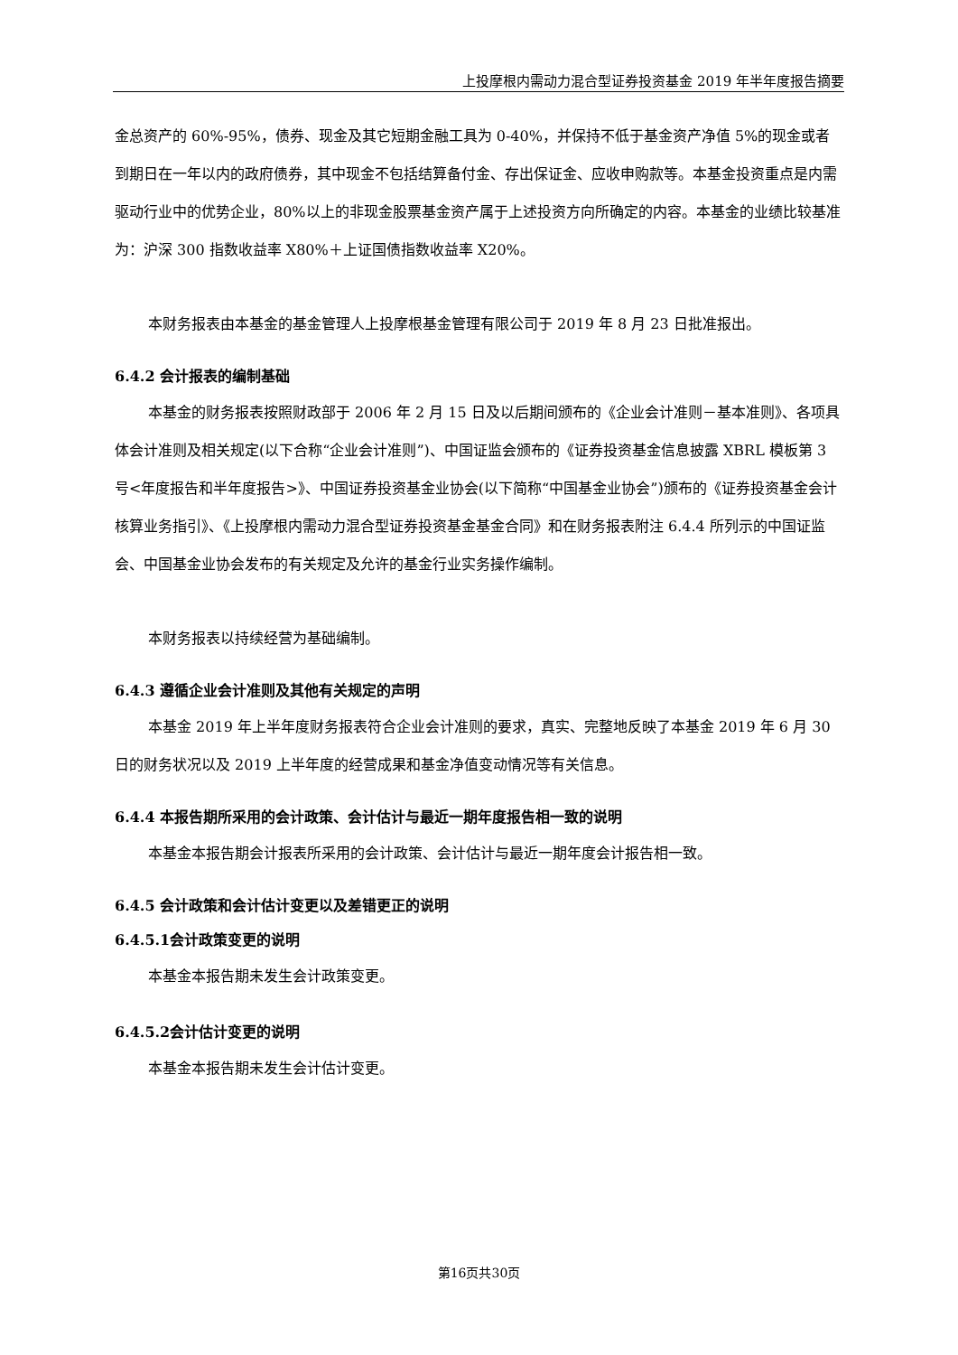上投摩根内需动力混合型证券投资基金 2019 年半年度报告摘要
金总资产的 60%-95%，债券、现金及其它短期金融工具为 0-40%，并保持不低于基金资产净值 5%的现金或者到期日在一年以内的政府债券，其中现金不包括结算备付金、存出保证金、应收申购款等。本基金投资重点是内需驱动行业中的优势企业，80%以上的非现金股票基金资产属于上述投资方向所确定的内容。本基金的业绩比较基准为：沪深 300 指数收益率 X80%＋上证国债指数收益率 X20%。
本财务报表由本基金的基金管理人上投摩根基金管理有限公司于 2019 年 8 月 23 日批准报出。
6.4.2 会计报表的编制基础
本基金的财务报表按照财政部于 2006 年 2 月 15 日及以后期间颁布的《企业会计准则－基本准则》、各项具体会计准则及相关规定(以下合称“企业会计准则”)、中国证监会颁布的《证券投资基金信息披露 XBRL 模板第 3 号<年度报告和半年度报告>》、中国证券投资基金业协会(以下简称“中国基金业协会”)颁布的《证券投资基金会计核算业务指引》、《上投摩根内需动力混合型证券投资基金基金合同》和在财务报表附注 6.4.4 所列示的中国证监会、中国基金业协会发布的有关规定及允许的基金行业实务操作编制。
本财务报表以持续经营为基础编制。
6.4.3 遵循企业会计准则及其他有关规定的声明
本基金 2019 年上半年度财务报表符合企业会计准则的要求，真实、完整地反映了本基金 2019 年 6 月 30 日的财务状况以及 2019 上半年度的经营成果和基金净值变动情况等有关信息。
6.4.4 本报告期所采用的会计政策、会计估计与最近一期年度报告相一致的说明
本基金本报告期会计报表所采用的会计政策、会计估计与最近一期年度会计报告相一致。
6.4.5 会计政策和会计估计变更以及差错更正的说明
6.4.5.1会计政策变更的说明
本基金本报告期未发生会计政策变更。
6.4.5.2会计估计变更的说明
本基金本报告期未发生会计估计变更。
第16页共30页